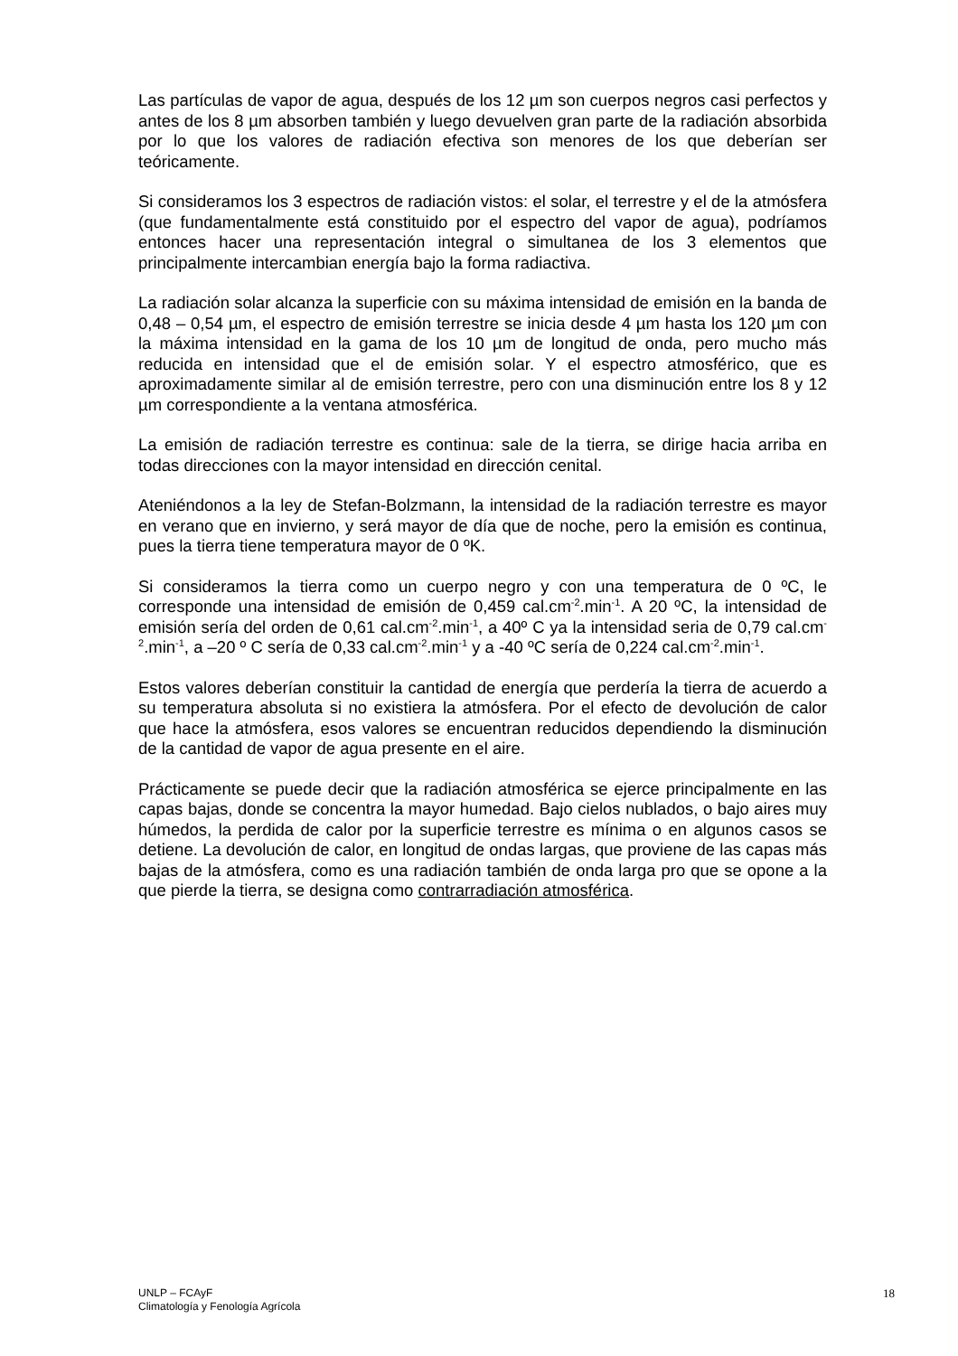Las partículas de vapor de agua, después de los 12 µm son cuerpos negros casi perfectos y antes de los 8 µm absorben también y luego devuelven gran parte de la radiación absorbida por lo que los valores de radiación efectiva son menores de los que deberían ser teóricamente.
Si consideramos los 3 espectros de radiación vistos: el solar, el terrestre y el de la atmósfera (que fundamentalmente está constituido por el espectro del vapor de agua), podríamos entonces hacer una representación integral o simultanea de los 3 elementos que principalmente intercambian energía bajo la forma radiactiva.
La radiación solar alcanza la superficie con su máxima intensidad de emisión en la banda de 0,48 – 0,54 µm, el espectro de emisión terrestre se inicia desde 4 µm hasta los 120 µm con la máxima intensidad en la gama de los 10 µm de longitud de onda, pero mucho más reducida en intensidad que el de emisión solar. Y el espectro atmosférico, que es aproximadamente similar al de emisión terrestre, pero con una disminución entre los 8 y 12 µm correspondiente a la ventana atmosférica.
La emisión de radiación terrestre es continua: sale de la tierra, se dirige hacia arriba en todas direcciones con la mayor intensidad en dirección cenital.
Ateniéndonos a la ley de Stefan-Bolzmann, la intensidad de la radiación terrestre es mayor en verano que en invierno, y será mayor de día que de noche, pero la emisión es continua, pues la tierra tiene temperatura mayor de 0 ºK.
Si consideramos la tierra como un cuerpo negro y con una temperatura de 0 ºC, le corresponde una intensidad de emisión de 0,459 cal.cm<sup>-2</sup>.min<sup>-1</sup>. A 20 ºC, la intensidad de emisión sería del orden de 0,61 cal.cm<sup>-2</sup>.min<sup>-1</sup>, a 40º C ya la intensidad seria de 0,79 cal.cm<sup>-2</sup>.min<sup>-1</sup>, a –20 º C sería de 0,33 cal.cm<sup>-2</sup>.min<sup>-1</sup> y a -40 ºC sería de 0,224 cal.cm<sup>-2</sup>.min<sup>-1</sup>.
Estos valores deberían constituir la cantidad de energía que perdería la tierra de acuerdo a su temperatura absoluta si no existiera la atmósfera. Por el efecto de devolución de calor que hace la atmósfera, esos valores se encuentran reducidos dependiendo la disminución de la cantidad de vapor de agua presente en el aire.
Prácticamente se puede decir que la radiación atmosférica se ejerce principalmente en las capas bajas, donde se concentra la mayor humedad. Bajo cielos nublados, o bajo aires muy húmedos, la perdida de calor por la superficie terrestre es mínima o en algunos casos se detiene. La devolución de calor, en longitud de ondas largas, que proviene de las capas más bajas de la atmósfera, como es una radiación también de onda larga pro que se opone a la que pierde la tierra, se designa como contrarradiación atmosférica.
UNLP – FCAyF
Climatología y Fenología Agrícola
18